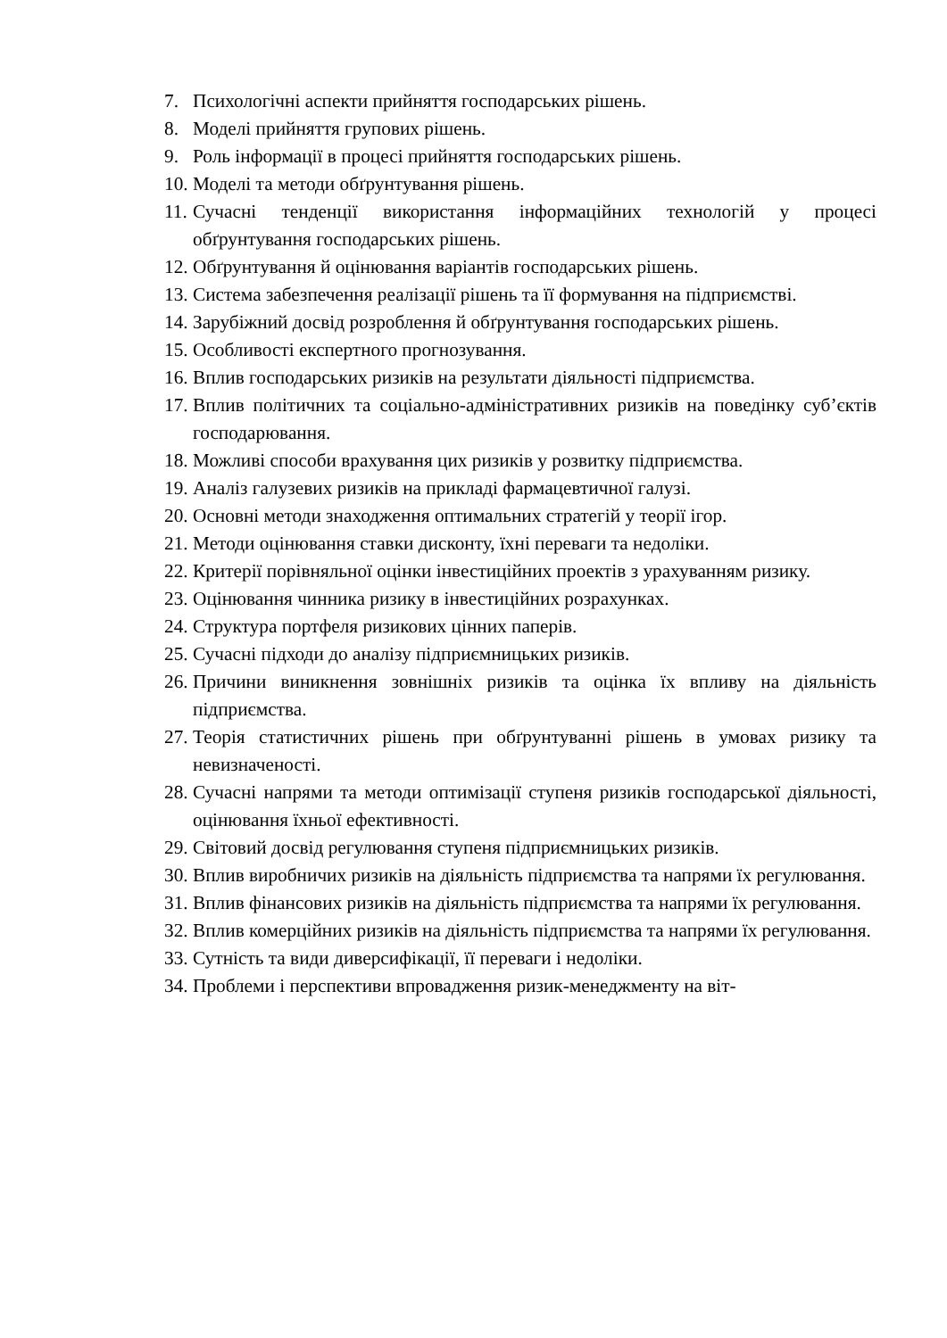7. Психологічні аспекти прийняття господарських рішень.
8. Моделі прийняття групових рішень.
9. Роль інформації в процесі прийняття господарських рішень.
10. Моделі та методи обґрунтування рішень.
11. Сучасні тенденції використання інформаційних технологій у процесі обґрунтування господарських рішень.
12. Обґрунтування й оцінювання варіантів господарських рішень.
13. Система забезпечення реалізації рішень та її формування на підприємстві.
14. Зарубіжний досвід розроблення й обґрунтування господарських рішень.
15. Особливості експертного прогнозування.
16. Вплив господарських ризиків на результати діяльності підприємства.
17. Вплив політичних та соціально-адміністративних ризиків на поведінку суб’єктів господарювання.
18. Можливі способи врахування цих ризиків у розвитку підприємства.
19. Аналіз галузевих ризиків на прикладі фармацевтичної галузі.
20. Основні методи знаходження оптимальних стратегій у теорії ігор.
21. Методи оцінювання ставки дисконту, їхні переваги та недоліки.
22. Критерії порівняльної оцінки інвестиційних проектів з урахуванням ризику.
23. Оцінювання чинника ризику в інвестиційних розрахунках.
24. Структура портфеля ризикових цінних паперів.
25. Сучасні підходи до аналізу підприємницьких ризиків.
26. Причини виникнення зовнішніх ризиків та оцінка їх впливу на діяльність підприємства.
27. Теорія статистичних рішень при обґрунтуванні рішень в умовах ризику та невизначеності.
28. Сучасні напрями та методи оптимізації ступеня ризиків господарської діяльності, оцінювання їхньої ефективності.
29. Світовий досвід регулювання ступеня підприємницьких ризиків.
30. Вплив виробничих ризиків на діяльність підприємства та напрями їх регулювання.
31. Вплив фінансових ризиків на діяльність підприємства та напрями їх регулювання.
32. Вплив комерційних ризиків на діяльність підприємства та напрями їх регулювання.
33. Сутність та види диверсифікації, її переваги і недоліки.
34. Проблеми і перспективи впровадження ризик-менеджменту на віт-